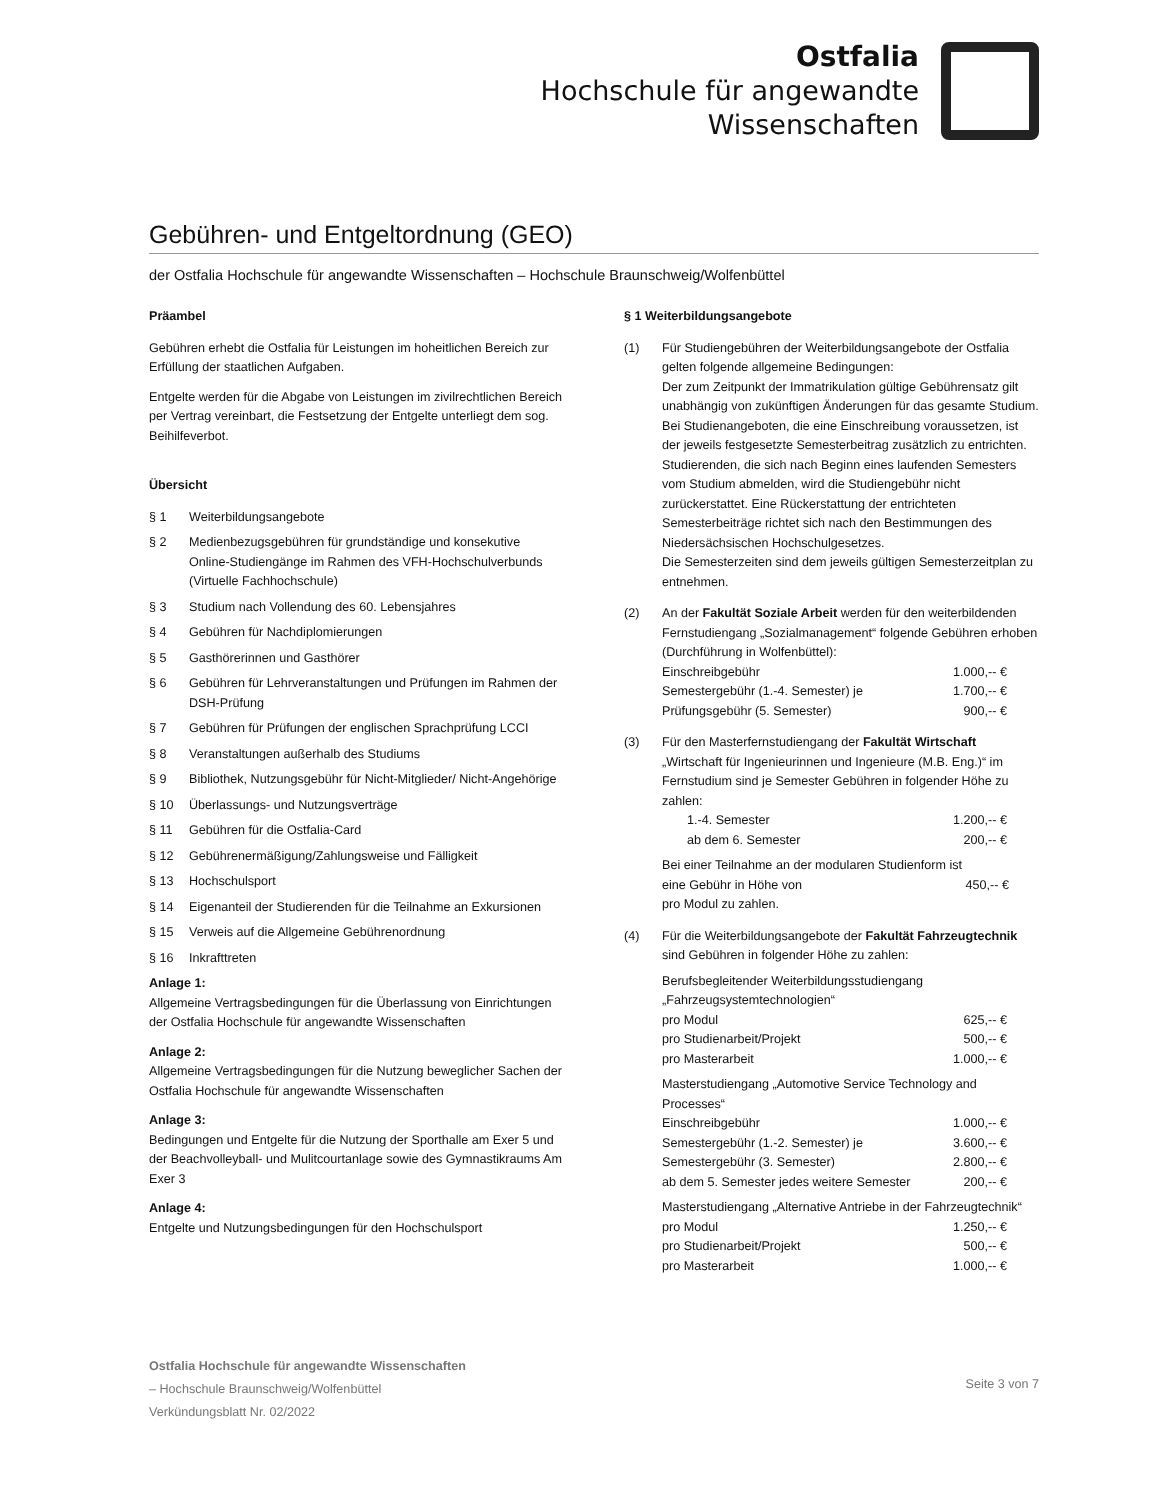Ostfalia
Hochschule für angewandte
Wissenschaften
Gebühren- und Entgeltordnung (GEO)
der Ostfalia Hochschule für angewandte Wissenschaften – Hochschule Braunschweig/Wolfenbüttel
Präambel
Gebühren erhebt die Ostfalia für Leistungen im hoheitlichen Bereich zur Erfüllung der staatlichen Aufgaben.
Entgelte werden für die Abgabe von Leistungen im zivilrechtlichen Bereich per Vertrag vereinbart, die Festsetzung der Entgelte unterliegt dem sog. Beihilfeverbot.
Übersicht
§ 1 Weiterbildungsangebote
§ 2 Medienbezugsgebühren für grundständige und konsekutive Online-Studiengänge im Rahmen des VFH-Hochschulverbunds (Virtuelle Fachhochschule)
§ 3 Studium nach Vollendung des 60. Lebensjahres
§ 4 Gebühren für Nachdiplomierungen
§ 5 Gasthörerinnen und Gasthörer
§ 6 Gebühren für Lehrveranstaltungen und Prüfungen im Rahmen der DSH-Prüfung
§ 7 Gebühren für Prüfungen der englischen Sprachprüfung LCCI
§ 8 Veranstaltungen außerhalb des Studiums
§ 9 Bibliothek, Nutzungsgebühr für Nicht-Mitglieder/ Nicht-Angehörige
§ 10 Überlassungs- und Nutzungsverträge
§ 11 Gebühren für die Ostfalia-Card
§ 12 Gebührenermäßigung/Zahlungsweise und Fälligkeit
§ 13 Hochschulsport
§ 14 Eigenanteil der Studierenden für die Teilnahme an Exkursionen
§ 15 Verweis auf die Allgemeine Gebührenordnung
§ 16 Inkrafttreten
Anlage 1:
Allgemeine Vertragsbedingungen für die Überlassung von Einrichtungen der Ostfalia Hochschule für angewandte Wissenschaften
Anlage 2:
Allgemeine Vertragsbedingungen für die Nutzung beweglicher Sachen der Ostfalia Hochschule für angewandte Wissenschaften
Anlage 3:
Bedingungen und Entgelte für die Nutzung der Sporthalle am Exer 5 und der Beachvolleyball- und Mulitcourtanlage sowie des Gymnastikraums Am Exer 3
Anlage 4:
Entgelte und Nutzungsbedingungen für den Hochschulsport
§ 1 Weiterbildungsangebote
(1) Für Studiengebühren der Weiterbildungsangebote der Ostfalia gelten folgende allgemeine Bedingungen:
Der zum Zeitpunkt der Immatrikulation gültige Gebührensatz gilt unabhängig von zukünftigen Änderungen für das gesamte Studium. Bei Studienangeboten, die eine Einschreibung voraussetzen, ist der jeweils festgesetzte Semesterbeitrag zusätzlich zu entrichten.
Studierenden, die sich nach Beginn eines laufenden Semesters vom Studium abmelden, wird die Studiengebühr nicht zurückerstattet. Eine Rückerstattung der entrichteten Semesterbeiträge richtet sich nach den Bestimmungen des Niedersächsischen Hochschulgesetzes.
Die Semesterzeiten sind dem jeweils gültigen Semesterzeitplan zu entnehmen.
(2) An der Fakultät Soziale Arbeit werden für den weiterbildenden Fernstudiengang „Sozialmanagement“ folgende Gebühren erhoben (Durchführung in Wolfenbüttel):
| Einschreibgebühr | 1.000,-- € |
| Semestergebühr (1.-4. Semester) je | 1.700,-- € |
| Prüfungsgebühr (5. Semester) | 900,-- € |
(3) Für den Masterfernstudiengang der Fakultät Wirtschaft „Wirtschaft für Ingenieurinnen und Ingenieure (M.B. Eng.)“ im Fernstudium sind je Semester Gebühren in folgender Höhe zu zahlen:
| 1.-4. Semester | 1.200,-- € |
| ab dem 6. Semester | 200,-- € |
Bei einer Teilnahme an der modularen Studienform ist
| eine Gebühr in Höhe von | 450,-- € |
pro Modul zu zahlen.
(4) Für die Weiterbildungsangebote der Fakultät Fahrzeugtechnik sind Gebühren in folgender Höhe zu zahlen:
Berufsbegleitender Weiterbildungsstudiengang „Fahrzeugsystemtechnologien“
| pro Modul | 625,-- € |
| pro Studienarbeit/Projekt | 500,-- € |
| pro Masterarbeit | 1.000,-- € |
Masterstudiengang „Automotive Service Technology and Processes“
| Einschreibgebühr | 1.000,-- € |
| Semestergebühr (1.-2. Semester) je | 3.600,-- € |
| Semestergebühr (3. Semester) | 2.800,-- € |
| ab dem 5. Semester jedes weitere Semester | 200,-- € |
Masterstudiengang „Alternative Antriebe in der Fahrzeugtechnik“
| pro Modul | 1.250,-- € |
| pro Studienarbeit/Projekt | 500,-- € |
| pro Masterarbeit | 1.000,-- € |
Ostfalia Hochschule für angewandte Wissenschaften
– Hochschule Braunschweig/Wolfenbüttel
Verkündungsblatt Nr. 02/2022
Seite 3 von 7